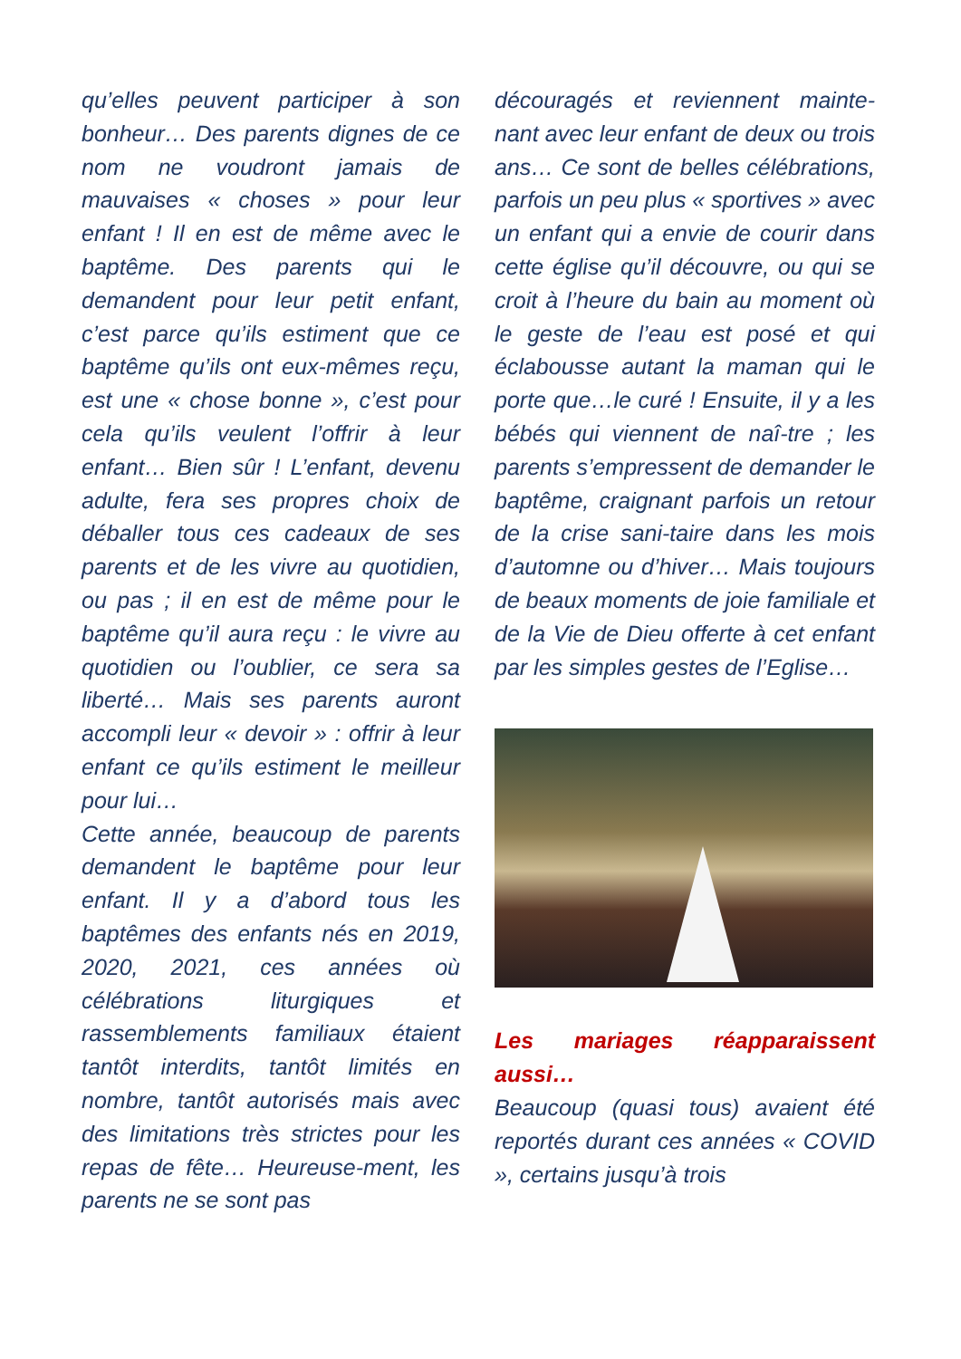qu’elles peuvent participer à son bonheur… Des parents dignes de ce nom ne voudront jamais de mauvaises « choses » pour leur enfant ! Il en est de même avec le baptême. Des parents qui le demandent pour leur petit enfant, c’est parce qu’ils estiment que ce baptême qu’ils ont eux-mêmes reçu, est une « chose bonne », c’est pour cela qu’ils veulent l’offrir à leur enfant… Bien sûr ! L’enfant, devenu adulte, fera ses propres choix de déballer tous ces cadeaux de ses parents et de les vivre au quotidien, ou pas ; il en est de même pour le baptême qu’il aura reçu : le vivre au quotidien ou l’oublier, ce sera sa liberté… Mais ses parents auront accompli leur « devoir » : offrir à leur enfant ce qu’ils estiment le meilleur pour lui…
Cette année, beaucoup de parents demandent le baptême pour leur enfant. Il y a d’abord tous les baptêmes des enfants nés en 2019, 2020, 2021, ces années où célébrations liturgiques et rassemblements familiaux étaient tantôt interdits, tantôt limités en nombre, tantôt autorisés mais avec des limitations très strictes pour les repas de fête… Heureuse-ment, les parents ne se sont pas
découragés et reviennent mainte-nant avec leur enfant de deux ou trois ans… Ce sont de belles célébrations, parfois un peu plus « sportives » avec un enfant qui a envie de courir dans cette église qu’il découvre, ou qui se croit à l’heure du bain au moment où le geste de l’eau est posé et qui éclabousse autant la maman qui le porte que…le curé ! Ensuite, il y a les bébés qui viennent de naî-tre ; les parents s’empressent de demander le baptême, craignant parfois un retour de la crise sani-taire dans les mois d’automne ou d’hiver… Mais toujours de beaux moments de joie familiale et de la Vie de Dieu offerte à cet enfant par les simples gestes de l’Eglise…
Les mariages réapparaissent aussi…
Beaucoup (quasi tous) avaient été reportés durant ces années « COVID », certains jusqu’à trois